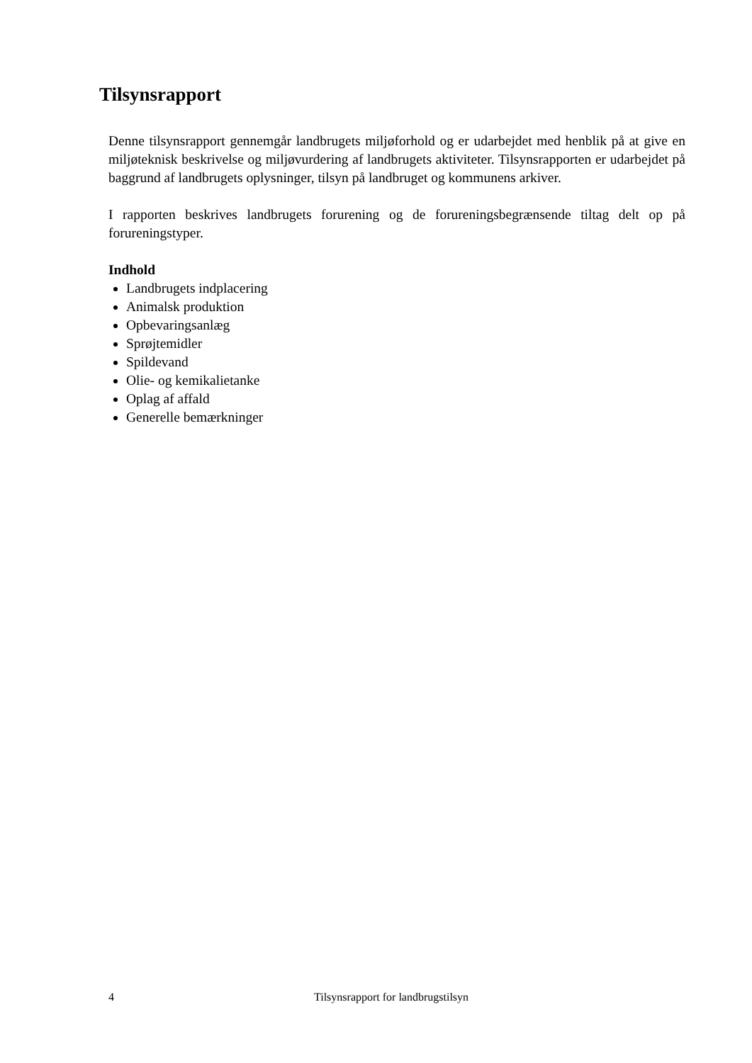Tilsynsrapport
Denne tilsynsrapport gennemgår landbrugets miljøforhold og er udarbejdet med henblik på at give en miljøteknisk beskrivelse og miljøvurdering af landbrugets aktiviteter. Tilsynsrapporten er udarbejdet på baggrund af landbrugets oplysninger, tilsyn på landbruget og kommunens arkiver.
I rapporten beskrives landbrugets forurening og de forureningsbegrænsende tiltag delt op på forureningstyper.
Indhold
Landbrugets indplacering
Animalsk produktion
Opbevaringsanlæg
Sprøjtemidler
Spildevand
Olie- og kemikalietanke
Oplag af affald
Generelle bemærkninger
4 Tilsynsrapport for landbrugstilsyn